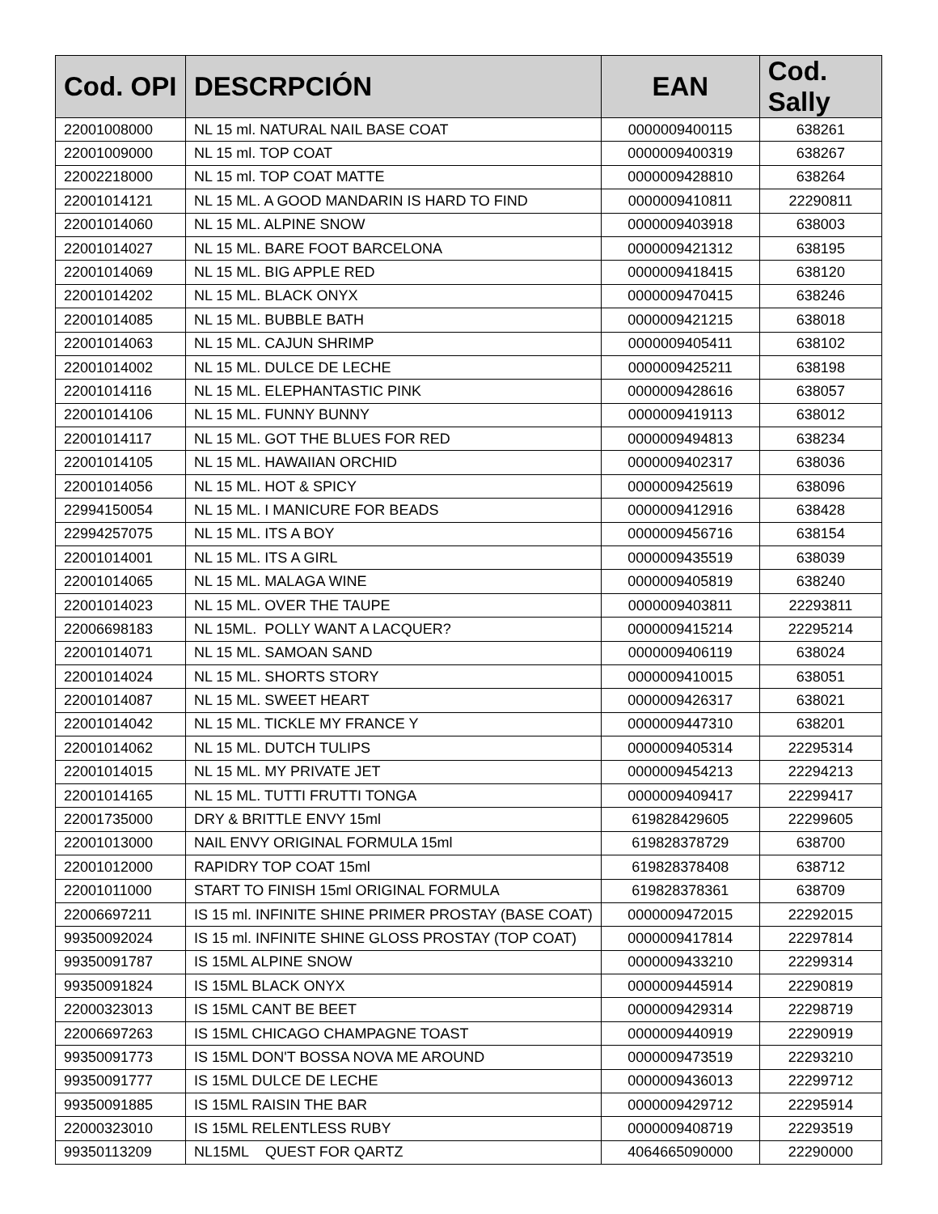| Cod. OPI | DESCRPCIÓN | EAN | Cod. Sally |
| --- | --- | --- | --- |
| 22001008000 | NL 15 ml. NATURAL NAIL BASE COAT | 0000009400115 | 638261 |
| 22001009000 | NL 15 ml. TOP COAT | 0000009400319 | 638267 |
| 22002218000 | NL 15 ml. TOP COAT MATTE | 0000009428810 | 638264 |
| 22001014121 | NL 15 ML. A GOOD MANDARIN IS HARD TO FIND | 0000009410811 | 22290811 |
| 22001014060 | NL 15 ML. ALPINE SNOW | 0000009403918 | 638003 |
| 22001014027 | NL 15 ML. BARE FOOT BARCELONA | 0000009421312 | 638195 |
| 22001014069 | NL 15 ML. BIG APPLE RED | 0000009418415 | 638120 |
| 22001014202 | NL 15 ML. BLACK ONYX | 0000009470415 | 638246 |
| 22001014085 | NL 15 ML. BUBBLE BATH | 0000009421215 | 638018 |
| 22001014063 | NL 15 ML. CAJUN SHRIMP | 0000009405411 | 638102 |
| 22001014002 | NL 15 ML. DULCE DE LECHE | 0000009425211 | 638198 |
| 22001014116 | NL 15 ML. ELEPHANTASTIC PINK | 0000009428616 | 638057 |
| 22001014106 | NL 15 ML. FUNNY BUNNY | 0000009419113 | 638012 |
| 22001014117 | NL 15 ML. GOT THE BLUES FOR RED | 0000009494813 | 638234 |
| 22001014105 | NL 15 ML. HAWAIIAN ORCHID | 0000009402317 | 638036 |
| 22001014056 | NL 15 ML. HOT & SPICY | 0000009425619 | 638096 |
| 22994150054 | NL 15 ML. I MANICURE FOR BEADS | 0000009412916 | 638428 |
| 22994257075 | NL 15 ML. ITS A BOY | 0000009456716 | 638154 |
| 22001014001 | NL 15 ML. ITS A GIRL | 0000009435519 | 638039 |
| 22001014065 | NL 15 ML. MALAGA WINE | 0000009405819 | 638240 |
| 22001014023 | NL 15 ML. OVER THE TAUPE | 0000009403811 | 22293811 |
| 22006698183 | NL 15ML. POLLY WANT A LACQUER? | 0000009415214 | 22295214 |
| 22001014071 | NL 15 ML. SAMOAN SAND | 0000009406119 | 638024 |
| 22001014024 | NL 15 ML. SHORTS STORY | 0000009410015 | 638051 |
| 22001014087 | NL 15 ML. SWEET HEART | 0000009426317 | 638021 |
| 22001014042 | NL 15 ML. TICKLE MY FRANCE Y | 0000009447310 | 638201 |
| 22001014062 | NL 15 ML. DUTCH TULIPS | 0000009405314 | 22295314 |
| 22001014015 | NL 15 ML. MY PRIVATE JET | 0000009454213 | 22294213 |
| 22001014165 | NL 15 ML. TUTTI FRUTTI TONGA | 0000009409417 | 22299417 |
| 22001735000 | DRY & BRITTLE ENVY 15ml | 619828429605 | 22299605 |
| 22001013000 | NAIL ENVY ORIGINAL FORMULA 15ml | 619828378729 | 638700 |
| 22001012000 | RAPIDRY TOP COAT 15ml | 619828378408 | 638712 |
| 22001011000 | START TO FINISH 15ml ORIGINAL FORMULA | 619828378361 | 638709 |
| 22006697211 | IS 15 ml. INFINITE SHINE PRIMER PROSTAY (BASE COAT) | 0000009472015 | 22292015 |
| 99350092024 | IS 15 ml. INFINITE SHINE GLOSS PROSTAY (TOP COAT) | 0000009417814 | 22297814 |
| 99350091787 | IS 15ML ALPINE SNOW | 0000009433210 | 22299314 |
| 99350091824 | IS 15ML BLACK ONYX | 0000009445914 | 22290819 |
| 22000323013 | IS 15ML CANT BE BEET | 0000009429314 | 22298719 |
| 22006697263 | IS 15ML CHICAGO CHAMPAGNE TOAST | 0000009440919 | 22290919 |
| 99350091773 | IS 15ML DON'T BOSSA NOVA ME AROUND | 0000009473519 | 22293210 |
| 99350091777 | IS 15ML DULCE DE LECHE | 0000009436013 | 22299712 |
| 99350091885 | IS 15ML RAISIN THE BAR | 0000009429712 | 22295914 |
| 22000323010 | IS 15ML RELENTLESS RUBY | 0000009408719 | 22293519 |
| 99350113209 | NL15ML QUEST FOR QARTZ | 4064665090000 | 22290000 |